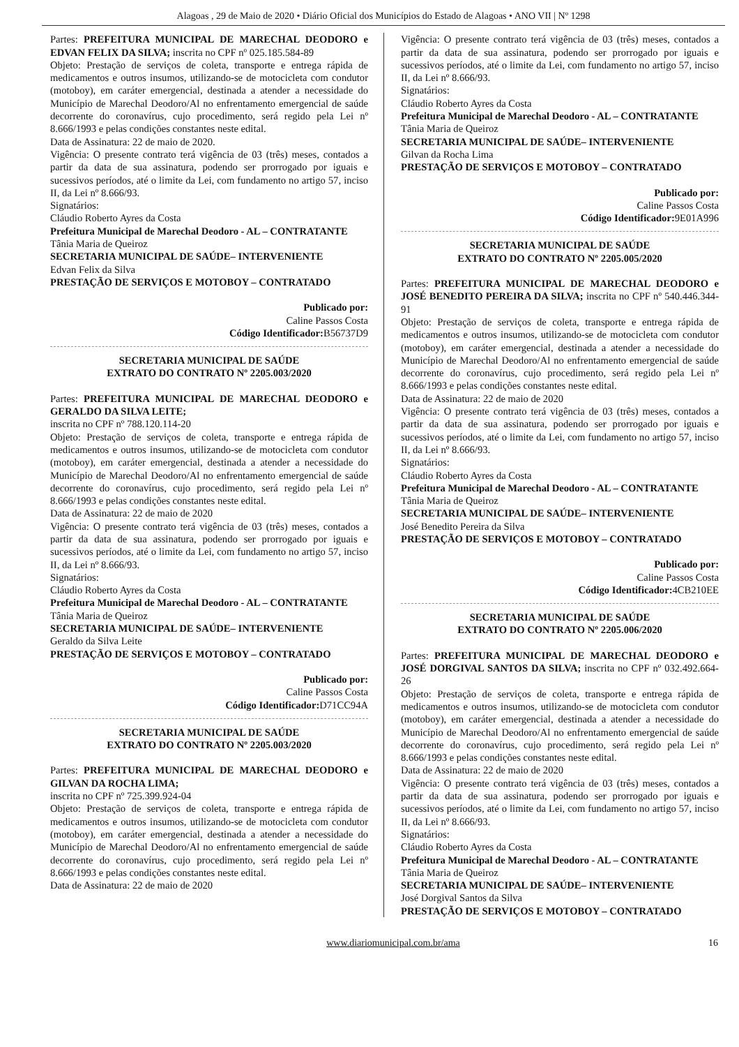Alagoas , 29 de Maio de 2020 • Diário Oficial dos Municípios do Estado de Alagoas • ANO VII | Nº 1298
Partes: PREFEITURA MUNICIPAL DE MARECHAL DEODORO e EDVAN FELIX DA SILVA; inscrita no CPF nº 025.185.584-89
Objeto: Prestação de serviços de coleta, transporte e entrega rápida de medicamentos e outros insumos, utilizando-se de motocicleta com condutor (motoboy), em caráter emergencial, destinada a atender a necessidade do Município de Marechal Deodoro/Al no enfrentamento emergencial de saúde decorrente do coronavírus, cujo procedimento, será regido pela Lei nº 8.666/1993 e pelas condições constantes neste edital.
Data de Assinatura: 22 de maio de 2020.
Vigência: O presente contrato terá vigência de 03 (três) meses, contados a partir da data de sua assinatura, podendo ser prorrogado por iguais e sucessivos períodos, até o limite da Lei, com fundamento no artigo 57, inciso II, da Lei nº 8.666/93.
Signatários:
Cláudio Roberto Ayres da Costa
Prefeitura Municipal de Marechal Deodoro - AL – CONTRATANTE
Tânia Maria de Queiroz
SECRETARIA MUNICIPAL DE SAÚDE– INTERVENIENTE
Edvan Felix da Silva
PRESTAÇÃO DE SERVIÇOS E MOTOBOY – CONTRATADO
Publicado por:
Caline Passos Costa
Código Identificador: B56737D9
SECRETARIA MUNICIPAL DE SAÚDE
EXTRATO DO CONTRATO Nº 2205.003/2020
Partes: PREFEITURA MUNICIPAL DE MARECHAL DEODORO e GERALDO DA SILVA LEITE;
inscrita no CPF nº 788.120.114-20
Objeto: Prestação de serviços de coleta, transporte e entrega rápida de medicamentos e outros insumos, utilizando-se de motocicleta com condutor (motoboy), em caráter emergencial, destinada a atender a necessidade do Município de Marechal Deodoro/Al no enfrentamento emergencial de saúde decorrente do coronavírus, cujo procedimento, será regido pela Lei nº 8.666/1993 e pelas condições constantes neste edital.
Data de Assinatura: 22 de maio de 2020
Vigência: O presente contrato terá vigência de 03 (três) meses, contados a partir da data de sua assinatura, podendo ser prorrogado por iguais e sucessivos períodos, até o limite da Lei, com fundamento no artigo 57, inciso II, da Lei nº 8.666/93.
Signatários:
Cláudio Roberto Ayres da Costa
Prefeitura Municipal de Marechal Deodoro - AL – CONTRATANTE
Tânia Maria de Queiroz
SECRETARIA MUNICIPAL DE SAÚDE– INTERVENIENTE
Geraldo da Silva Leite
PRESTAÇÃO DE SERVIÇOS E MOTOBOY – CONTRATADO
Publicado por:
Caline Passos Costa
Código Identificador: D71CC94A
SECRETARIA MUNICIPAL DE SAÚDE
EXTRATO DO CONTRATO Nº 2205.003/2020
Partes: PREFEITURA MUNICIPAL DE MARECHAL DEODORO e GILVAN DA ROCHA LIMA;
inscrita no CPF nº 725.399.924-04
Objeto: Prestação de serviços de coleta, transporte e entrega rápida de medicamentos e outros insumos, utilizando-se de motocicleta com condutor (motoboy), em caráter emergencial, destinada a atender a necessidade do Município de Marechal Deodoro/Al no enfrentamento emergencial de saúde decorrente do coronavírus, cujo procedimento, será regido pela Lei nº 8.666/1993 e pelas condições constantes neste edital.
Data de Assinatura: 22 de maio de 2020
Vigência: O presente contrato terá vigência de 03 (três) meses, contados a partir da data de sua assinatura, podendo ser prorrogado por iguais e sucessivos períodos, até o limite da Lei, com fundamento no artigo 57, inciso II, da Lei nº 8.666/93.
Signatários:
Cláudio Roberto Ayres da Costa
Prefeitura Municipal de Marechal Deodoro - AL – CONTRATANTE
Tânia Maria de Queiroz
SECRETARIA MUNICIPAL DE SAÚDE– INTERVENIENTE
Gilvan da Rocha Lima
PRESTAÇÃO DE SERVIÇOS E MOTOBOY – CONTRATADO
Publicado por:
Caline Passos Costa
Código Identificador: 9E01A996
SECRETARIA MUNICIPAL DE SAÚDE
EXTRATO DO CONTRATO Nº 2205.005/2020
Partes: PREFEITURA MUNICIPAL DE MARECHAL DEODORO e JOSÉ BENEDITO PEREIRA DA SILVA; inscrita no CPF nº 540.446.344-91
Objeto: Prestação de serviços de coleta, transporte e entrega rápida de medicamentos e outros insumos, utilizando-se de motocicleta com condutor (motoboy), em caráter emergencial, destinada a atender a necessidade do Município de Marechal Deodoro/Al no enfrentamento emergencial de saúde decorrente do coronavírus, cujo procedimento, será regido pela Lei nº 8.666/1993 e pelas condições constantes neste edital.
Data de Assinatura: 22 de maio de 2020
Vigência: O presente contrato terá vigência de 03 (três) meses, contados a partir da data de sua assinatura, podendo ser prorrogado por iguais e sucessivos períodos, até o limite da Lei, com fundamento no artigo 57, inciso II, da Lei nº 8.666/93.
Signatários:
Cláudio Roberto Ayres da Costa
Prefeitura Municipal de Marechal Deodoro - AL – CONTRATANTE
Tânia Maria de Queiroz
SECRETARIA MUNICIPAL DE SAÚDE– INTERVENIENTE
José Benedito Pereira da Silva
PRESTAÇÃO DE SERVIÇOS E MOTOBOY – CONTRATADO
Publicado por:
Caline Passos Costa
Código Identificador: 4CB210EE
SECRETARIA MUNICIPAL DE SAÚDE
EXTRATO DO CONTRATO Nº 2205.006/2020
Partes: PREFEITURA MUNICIPAL DE MARECHAL DEODORO e JOSÉ DORGIVAL SANTOS DA SILVA; inscrita no CPF nº 032.492.664-26
Objeto: Prestação de serviços de coleta, transporte e entrega rápida de medicamentos e outros insumos, utilizando-se de motocicleta com condutor (motoboy), em caráter emergencial, destinada a atender a necessidade do Município de Marechal Deodoro/Al no enfrentamento emergencial de saúde decorrente do coronavírus, cujo procedimento, será regido pela Lei nº 8.666/1993 e pelas condições constantes neste edital.
Data de Assinatura: 22 de maio de 2020
Vigência: O presente contrato terá vigência de 03 (três) meses, contados a partir da data de sua assinatura, podendo ser prorrogado por iguais e sucessivos períodos, até o limite da Lei, com fundamento no artigo 57, inciso II, da Lei nº 8.666/93.
Signatários:
Cláudio Roberto Ayres da Costa
Prefeitura Municipal de Marechal Deodoro - AL – CONTRATANTE
Tânia Maria de Queiroz
SECRETARIA MUNICIPAL DE SAÚDE– INTERVENIENTE
José Dorgival Santos da Silva
PRESTAÇÃO DE SERVIÇOS E MOTOBOY – CONTRATADO
www.diariomunicipal.com.br/ama 16